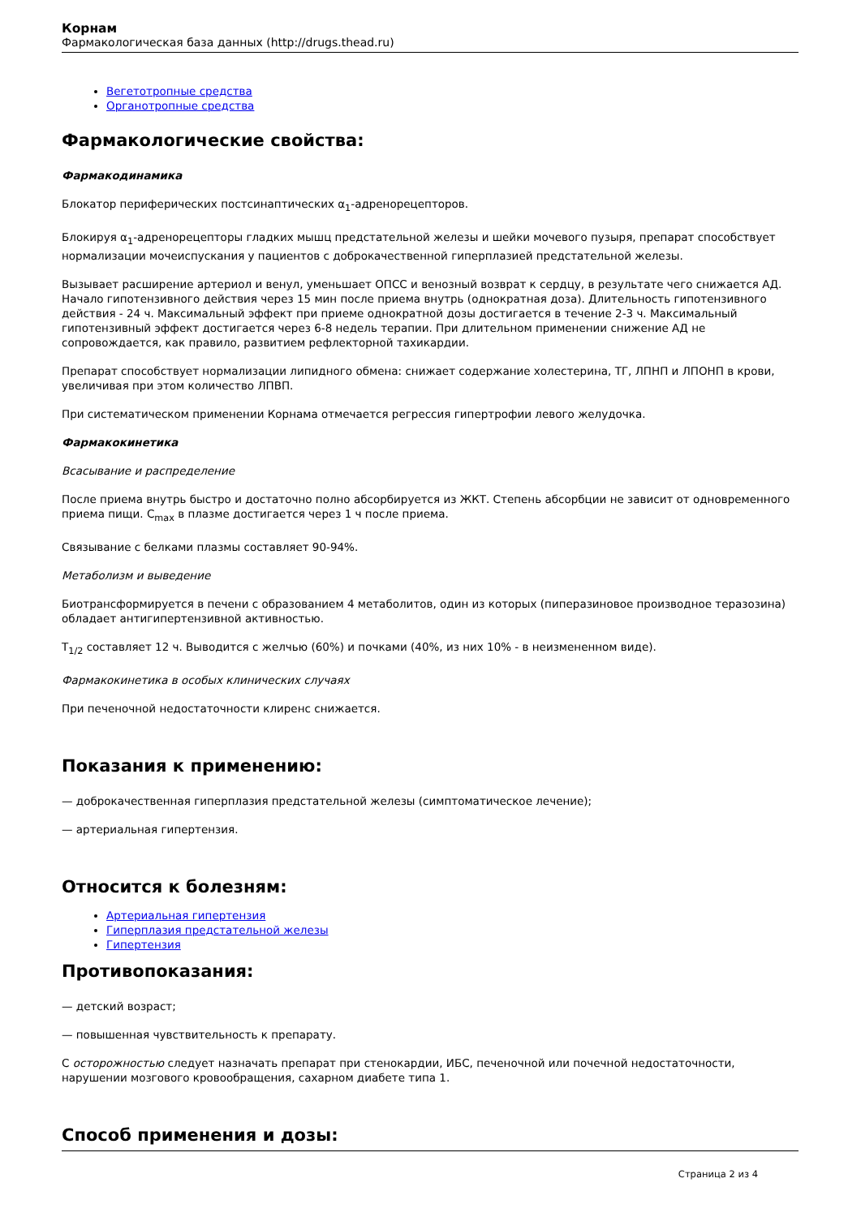Корнам
Фармакологическая база данных (http://drugs.thead.ru)
Вегетотропные средства
Органотропные средства
Фармакологические свойства:
Фармакодинамика
Блокатор периферических постсинаптических α<sub>1</sub>-адренорецепторов.
Блокируя α<sub>1</sub>-адренорецепторы гладких мышц предстательной железы и шейки мочевого пузыря, препарат способствует нормализации мочеиспускания у пациентов с доброкачественной гиперплазией предстательной железы.
Вызывает расширение артериол и венул, уменьшает ОПСС и венозный возврат к сердцу, в результате чего снижается АД. Начало гипотензивного действия через 15 мин после приема внутрь (однократная доза). Длительность гипотензивного действия - 24 ч. Максимальный эффект при приеме однократной дозы достигается в течение 2-3 ч. Максимальный гипотензивный эффект достигается через 6-8 недель терапии. При длительном применении снижение АД не сопровождается, как правило, развитием рефлекторной тахикардии.
Препарат способствует нормализации липидного обмена: снижает содержание холестерина, ТГ, ЛПНП и ЛПОНП в крови, увеличивая при этом количество ЛПВП.
При систематическом применении Корнама отмечается регрессия гипертрофии левого желудочка.
Фармакокинетика
Всасывание и распределение
После приема внутрь быстро и достаточно полно абсорбируется из ЖКТ. Степень абсорбции не зависит от одновременного приема пищи. C<sub>max</sub> в плазме достигается через 1 ч после приема.
Связывание с белками плазмы составляет 90-94%.
Метаболизм и выведение
Биотрансформируется в печени с образованием 4 метаболитов, один из которых (пиперазиновое производное теразозина) обладает антигипертензивной активностью.
T<sub>1/2</sub> составляет 12 ч. Выводится с желчью (60%) и почками (40%, из них 10% - в неизмененном виде).
Фармакокинетика в особых клинических случаях
При печеночной недостаточности клиренс снижается.
Показания к применению:
— доброкачественная гиперплазия предстательной железы (симптоматическое лечение);
— артериальная гипертензия.
Относится к болезням:
Артериальная гипертензия
Гиперплазия предстательной железы
Гипертензия
Противопоказания:
— детский возраст;
— повышенная чувствительность к препарату.
С осторожностью следует назначать препарат при стенокардии, ИБС, печеночной или почечной недостаточности, нарушении мозгового кровообращения, сахарном диабете типа 1.
Способ применения и дозы:
Страница 2 из 4